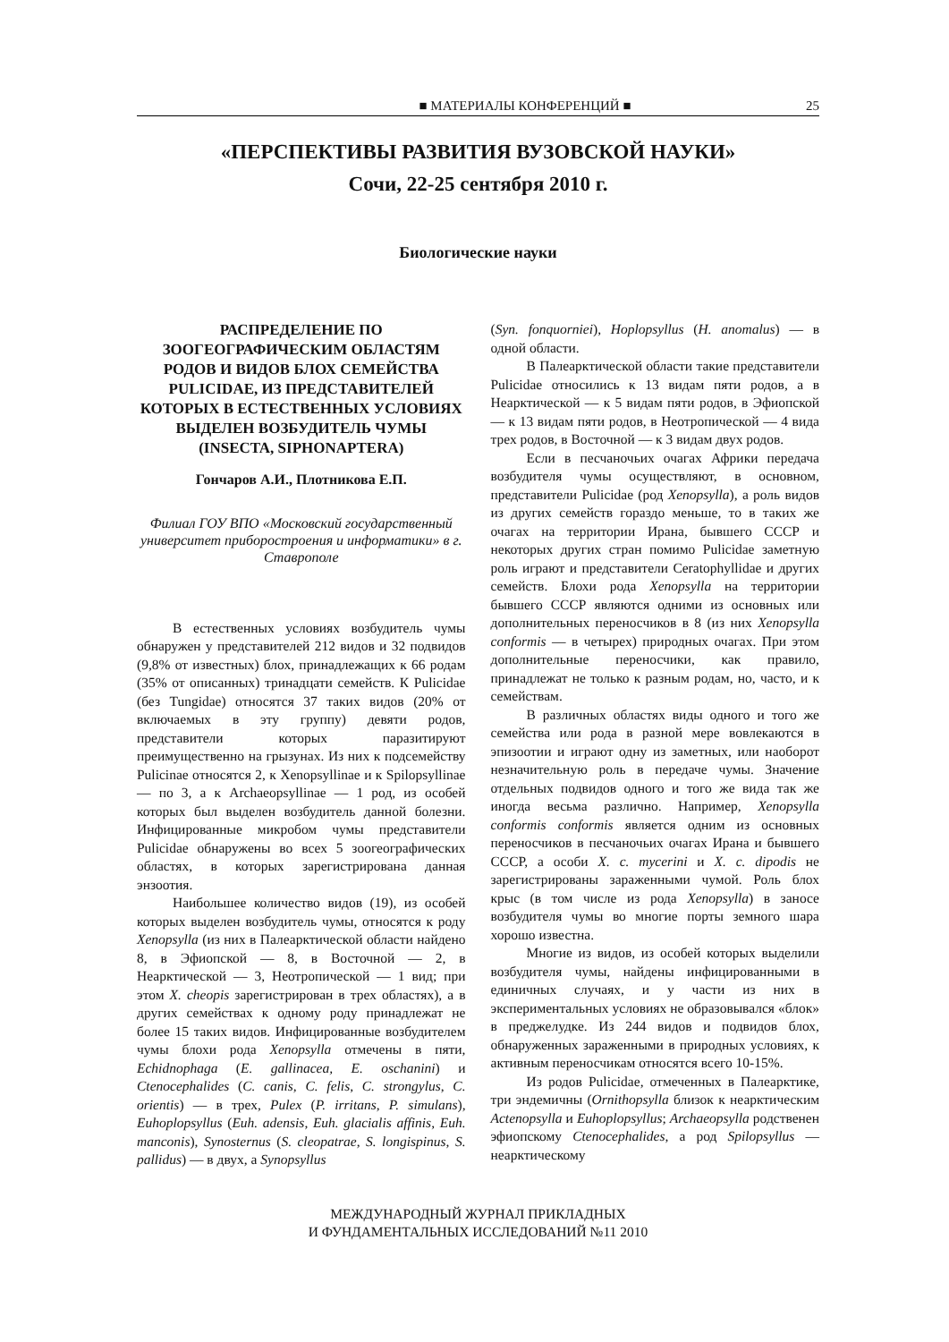■ МАТЕРИАЛЫ КОНФЕРЕНЦИЙ ■ 25
«ПЕРСПЕКТИВЫ РАЗВИТИЯ ВУЗОВСКОЙ НАУКИ»
Сочи, 22-25 сентября 2010 г.
Биологические науки
РАСПРЕДЕЛЕНИЕ ПО ЗООГЕОГРАФИЧЕСКИМ ОБЛАСТЯМ РОДОВ И ВИДОВ БЛОХ СЕМЕЙСТВА PULICIDAE, ИЗ ПРЕДСТАВИТЕЛЕЙ КОТОРЫХ В ЕСТЕСТВЕННЫХ УСЛОВИЯХ ВЫДЕЛЕН ВОЗБУДИТЕЛЬ ЧУМЫ (INSECTA, SIPHONAPTERA)
Гончаров А.И., Плотникова Е.П.
Филиал ГОУ ВПО «Московский государственный университет приборостроения и информатики» в г. Ставрополе
В естественных условиях возбудитель чумы обнаружен у представителей 212 видов и 32 подвидов (9,8% от известных) блох, принадлежащих к 66 родам (35% от описанных) тринадцати семейств. К Pulicidae (без Tungidae) относятся 37 таких видов (20% от включаемых в эту группу) девяти родов, представители которых паразитируют преимущественно на грызунах. Из них к подсемейству Pulicinae относятся 2, к Xenopsyllinae и к Spilopsyllinae — по 3, а к Archaeopsyllinae — 1 род, из особей которых был выделен возбудитель данной болезни. Инфицированные микробом чумы представители Pulicidae обнаружены во всех 5 зоогеографических областях, в которых зарегистрирована данная энзоотия.
Наибольшее количество видов (19), из особей которых выделен возбудитель чумы, относятся к роду Xenopsylla (из них в Палеарктической области найдено 8, в Эфиопской — 8, в Восточной — 2, в Неарктической — 3, Неотропической — 1 вид; при этом X. cheopis зарегистрирован в трех областях), а в других семействах к одному роду принадлежат не более 15 таких видов. Инфицированные возбудителем чумы блохи рода Xenopsylla отмечены в пяти, Echidnophaga (E. gallinacea, E. oschanini) и Ctenocephalides (C. canis, C. felis, C. strongylus, C. orientis) — в трех, Pulex (P. irritans, P. simulans), Euhoplopsyllus (Euh. adensis, Euh. glacialis affinis, Euh. manconis), Synosternus (S. cleopatrae, S. longispinus, S. pallidus) — в двух, а Synopsyllus
(Syn. fonquorniei), Hoplopsyllus (H. anomalus) — в одной области.
В Палеарктической области такие представители Pulicidae относились к 13 видам пяти родов, а в Неарктической — к 5 видам пяти родов, в Эфиопской — к 13 видам пяти родов, в Неотропической — 4 вида трех родов, в Восточной — к 3 видам двух родов.
Если в песчаночьих очагах Африки передача возбудителя чумы осуществляют, в основном, представители Pulicidae (род Xenopsylla), а роль видов из других семейств гораздо меньше, то в таких же очагах на территории Ирана, бывшего СССР и некоторых других стран помимо Pulicidae заметную роль играют и представители Ceratophyllidae и других семейств. Блохи рода Xenopsylla на территории бывшего СССР являются одними из основных или дополнительных переносчиков в 8 (из них Xenopsylla conformis — в четырех) природных очагах. При этом дополнительные переносчики, как правило, принадлежат не только к разным родам, но, часто, и к семействам.
В различных областях виды одного и того же семейства или рода в разной мере вовлекаются в эпизоотии и играют одну из заметных, или наоборот незначительную роль в передаче чумы. Значение отдельных подвидов одного и того же вида так же иногда весьма различно. Например, Xenopsylla conformis conformis является одним из основных переносчиков в песчаночьих очагах Ирана и бывшего СССР, а особи X. c. mycerini и X. c. dipodis не зарегистрированы зараженными чумой. Роль блох крыс (в том числе из рода Xenopsylla) в заносе возбудителя чумы во многие порты земного шара хорошо известна.
Многие из видов, из особей которых выделили возбудителя чумы, найдены инфицированными в единичных случаях, и у части из них в экспериментальных условиях не образовывался «блок» в преджелудке. Из 244 видов и подвидов блох, обнаруженных зараженными в природных условиях, к активным переносчикам относятся всего 10-15%.
Из родов Pulicidae, отмеченных в Палеарктике, три эндемичны (Ornithopsylla близок к неарктическим Actenopsylla и Euhoplopsyllus; Archaeopsylla родственен эфиопскому Ctenocephalides, а род Spilopsyllus — неарктическому
МЕЖДУНАРОДНЫЙ ЖУРНАЛ ПРИКЛАДНЫХ
И ФУНДАМЕНТАЛЬНЫХ ИССЛЕДОВАНИЙ №11 2010